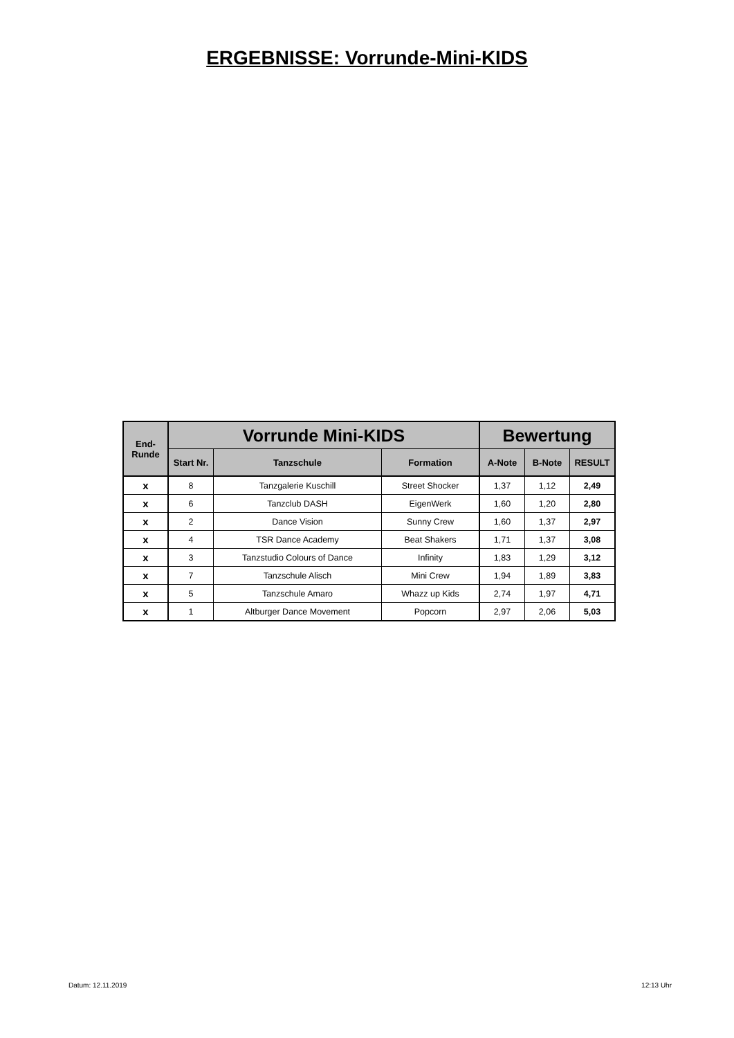ERGEBNISSE: Vorrunde-Mini-KIDS
| End- Runde | Vorrunde Mini-KIDS | | | Bewertung | | |
| --- | --- | --- | --- | --- | --- | --- |
| | Start Nr. | Tanzschule | Formation | A-Note | B-Note | RESULT |
| x | 8 | Tanzgalerie Kuschill | Street Shocker | 1,37 | 1,12 | 2,49 |
| x | 6 | Tanzclub DASH | EigenWerk | 1,60 | 1,20 | 2,80 |
| x | 2 | Dance Vision | Sunny Crew | 1,60 | 1,37 | 2,97 |
| x | 4 | TSR Dance Academy | Beat Shakers | 1,71 | 1,37 | 3,08 |
| x | 3 | Tanzstudio Colours of Dance | Infinity | 1,83 | 1,29 | 3,12 |
| x | 7 | Tanzschule Alisch | Mini Crew | 1,94 | 1,89 | 3,83 |
| x | 5 | Tanzschule Amaro | Whazz up Kids | 2,74 | 1,97 | 4,71 |
| x | 1 | Altburger Dance Movement | Popcorn | 2,97 | 2,06 | 5,03 |
Datum: 12.11.2019 12:13 Uhr